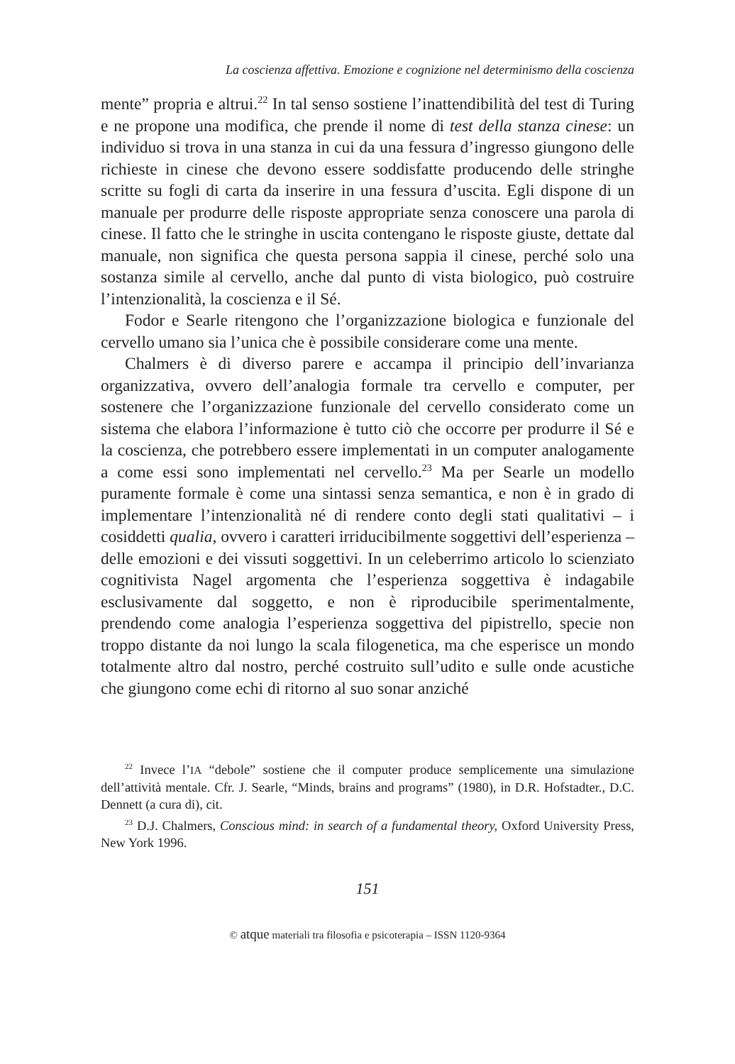La coscienza affettiva. Emozione e cognizione nel determinismo della coscienza
mente” propria e altrui.<sup>22</sup> In tal senso sostiene l’inattendibilità del test di Turing e ne propone una modifica, che prende il nome di test della stanza cinese: un individuo si trova in una stanza in cui da una fessura d’ingresso giungono delle richieste in cinese che devono essere soddisfatte producendo delle stringhe scritte su fogli di carta da inserire in una fessura d’uscita. Egli dispone di un manuale per produrre delle risposte appropriate senza conoscere una parola di cinese. Il fatto che le stringhe in uscita contengano le risposte giuste, dettate dal manuale, non significa che questa persona sappia il cinese, perché solo una sostanza simile al cervello, anche dal punto di vista biologico, può costruire l’intenzionalità, la coscienza e il Sé.
Fodor e Searle ritengono che l’organizzazione biologica e funzionale del cervello umano sia l’unica che è possibile considerare come una mente.
Chalmers è di diverso parere e accampa il principio dell’invarianza organizzativa, ovvero dell’analogia formale tra cervello e computer, per sostenere che l’organizzazione funzionale del cervello considerato come un sistema che elabora l’informazione è tutto ciò che occorre per produrre il Sé e la coscienza, che potrebbero essere implementati in un computer analogamente a come essi sono implementati nel cervello.<sup>23</sup> Ma per Searle un modello puramente formale è come una sintassi senza semantica, e non è in grado di implementare l’intenzionalità né di rendere conto degli stati qualitativi – i cosiddetti qualia, ovvero i caratteri irriducibilmente soggettivi dell’esperienza – delle emozioni e dei vissuti soggettivi. In un celeberrimo articolo lo scienziato cognitivista Nagel argomenta che l’esperienza soggettiva è indagabile esclusivamente dal soggetto, e non è riproducibile sperimentalmente, prendendo come analogia l’esperienza soggettiva del pipistrello, specie non troppo distante da noi lungo la scala filogenetica, ma che esperisce un mondo totalmente altro dal nostro, perché costruito sull’udito e sulle onde acustiche che giungono come echi di ritorno al suo sonar anziché
<sup>22</sup> Invece l’IA “debole” sostiene che il computer produce semplicemente una simulazione dell’attività mentale. Cfr. J. Searle, “Minds, brains and programs” (1980), in D.R. Hofstadter., D.C. Dennett (a cura di), cit.
<sup>23</sup> D.J. Chalmers, Conscious mind: in search of a fundamental theory, Oxford University Press, New York 1996.
151
© atque materiali tra filosofia e psicoterapia – ISSN 1120-9364